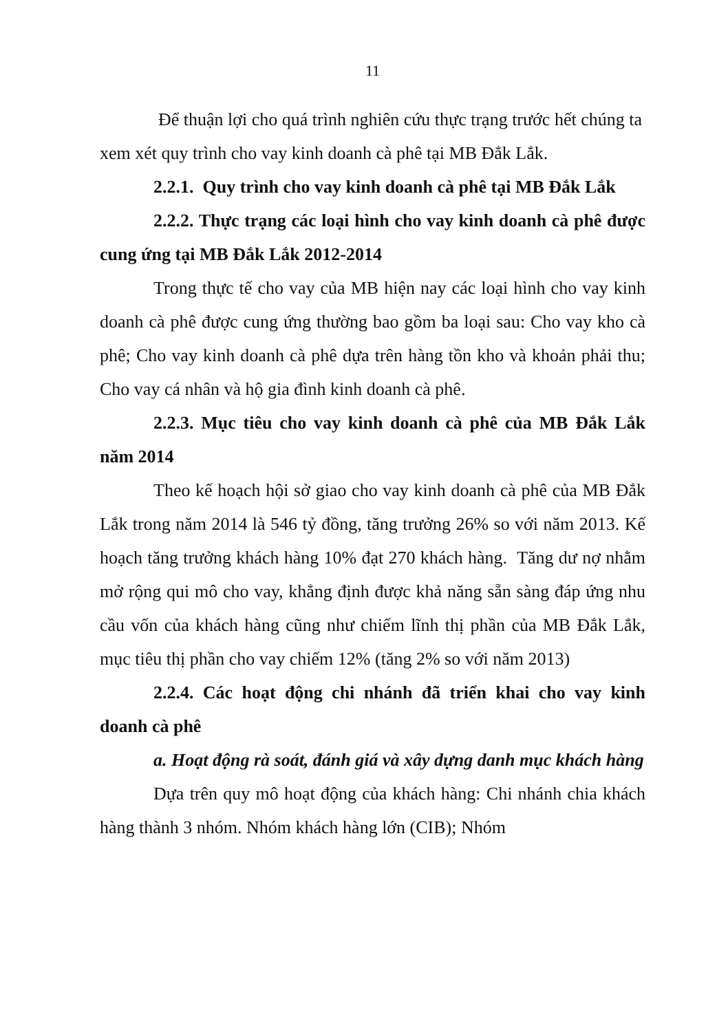11
Để thuận lợi cho quá trình nghiên cứu thực trạng trước hết chúng ta xem xét quy trình cho vay kinh doanh cà phê tại MB Đắk Lắk.
2.2.1. Quy trình cho vay kinh doanh cà phê tại MB Đắk Lắk
2.2.2. Thực trạng các loại hình cho vay kinh doanh cà phê được cung ứng tại MB Đắk Lắk 2012-2014
Trong thực tế cho vay của MB hiện nay các loại hình cho vay kinh doanh cà phê được cung ứng thường bao gồm ba loại sau: Cho vay kho cà phê; Cho vay kinh doanh cà phê dựa trên hàng tồn kho và khoản phải thu; Cho vay cá nhân và hộ gia đình kinh doanh cà phê.
2.2.3. Mục tiêu cho vay kinh doanh cà phê của MB Đắk Lắk năm 2014
Theo kế hoạch hội sở giao cho vay kinh doanh cà phê của MB Đắk Lắk trong năm 2014 là 546 tỷ đồng, tăng trưởng 26% so với năm 2013. Kế hoạch tăng trưởng khách hàng 10% đạt 270 khách hàng. Tăng dư nợ nhằm mở rộng qui mô cho vay, khẳng định được khả năng sẵn sàng đáp ứng nhu cầu vốn của khách hàng cũng như chiếm lĩnh thị phần của MB Đắk Lắk, mục tiêu thị phần cho vay chiếm 12% (tăng 2% so với năm 2013)
2.2.4. Các hoạt động chi nhánh đã triển khai cho vay kinh doanh cà phê
a. Hoạt động rà soát, đánh giá và xây dựng danh mục khách hàng
Dựa trên quy mô hoạt động của khách hàng: Chi nhánh chia khách hàng thành 3 nhóm. Nhóm khách hàng lớn (CIB); Nhóm